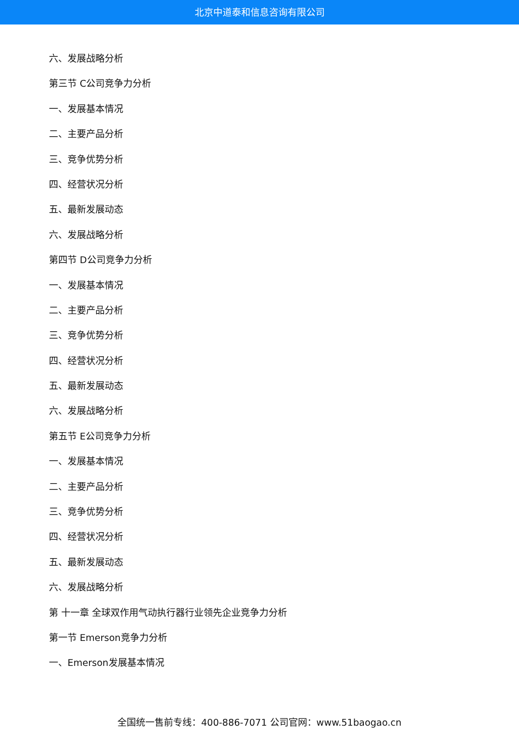北京中道泰和信息咨询有限公司
六、发展战略分析
第三节 C公司竞争力分析
一、发展基本情况
二、主要产品分析
三、竞争优势分析
四、经营状况分析
五、最新发展动态
六、发展战略分析
第四节 D公司竞争力分析
一、发展基本情况
二、主要产品分析
三、竞争优势分析
四、经营状况分析
五、最新发展动态
六、发展战略分析
第五节 E公司竞争力分析
一、发展基本情况
二、主要产品分析
三、竞争优势分析
四、经营状况分析
五、最新发展动态
六、发展战略分析
第 十一章 全球双作用气动执行器行业领先企业竞争力分析
第一节 Emerson竞争力分析
一、Emerson发展基本情况
全国统一售前专线：400-886-7071 公司官网：www.51baogao.cn